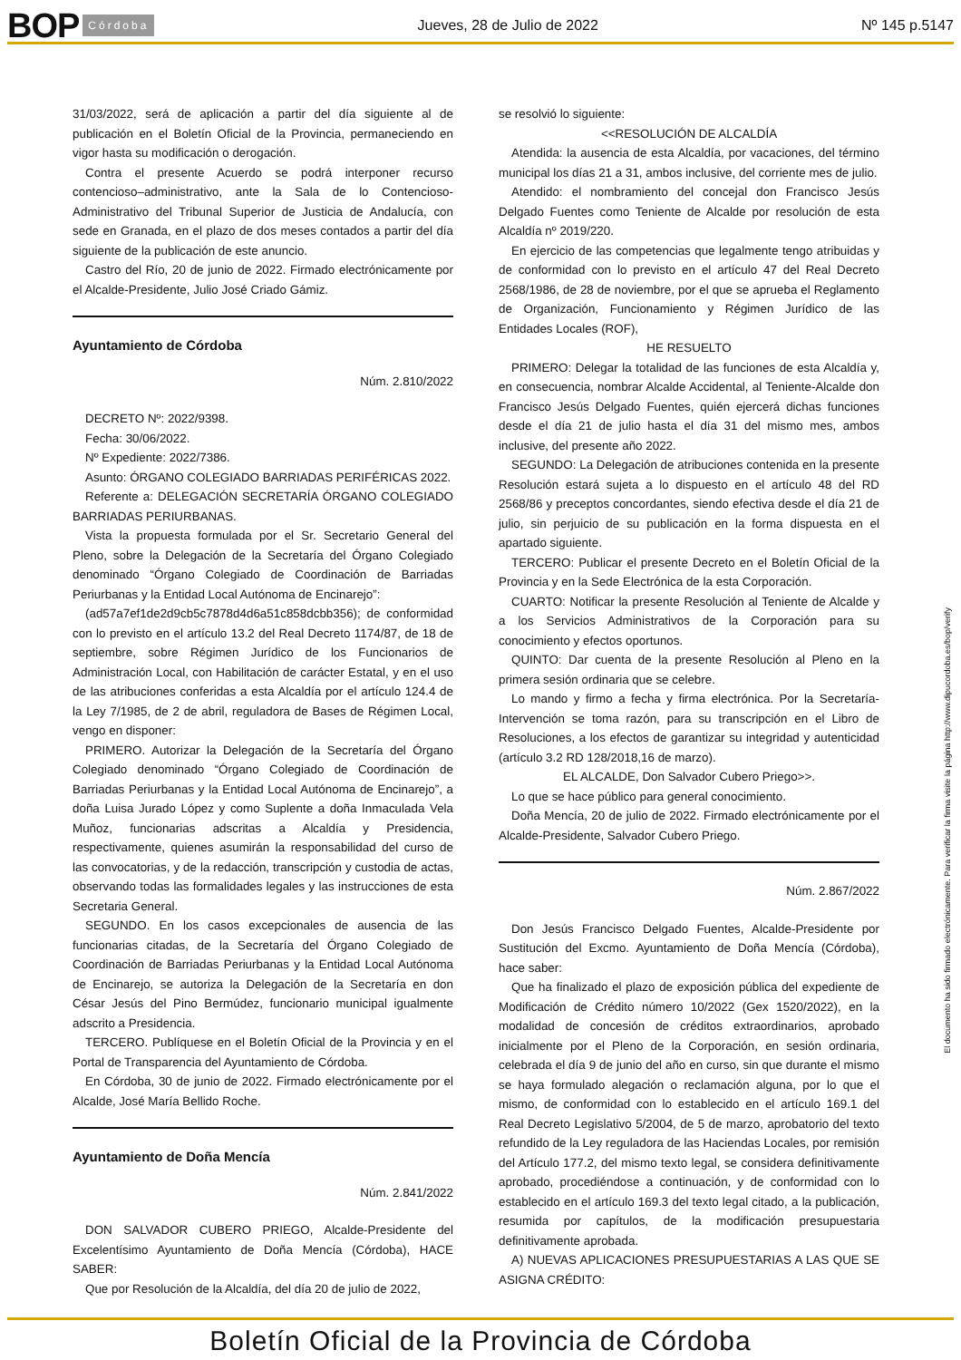BOP Córdoba
Jueves, 28 de Julio de 2022 Nº 145 p.5147
31/03/2022, será de aplicación a partir del día siguiente al de publicación en el Boletín Oficial de la Provincia, permaneciendo en vigor hasta su modificación o derogación.
Contra el presente Acuerdo se podrá interponer recurso contencioso–administrativo, ante la Sala de lo Contencioso-Administrativo del Tribunal Superior de Justicia de Andalucía, con sede en Granada, en el plazo de dos meses contados a partir del día siguiente de la publicación de este anuncio.
Castro del Río, 20 de junio de 2022. Firmado electrónicamente por el Alcalde-Presidente, Julio José Criado Gámiz.
Ayuntamiento de Córdoba
Núm. 2.810/2022
DECRETO Nº: 2022/9398.
Fecha: 30/06/2022.
Nº Expediente: 2022/7386.
Asunto: ÓRGANO COLEGIADO BARRIADAS PERIFÉRICAS 2022.
Referente a: DELEGACIÓN SECRETARÍA ÓRGANO COLEGIADO BARRIADAS PERIURBANAS.
Vista la propuesta formulada por el Sr. Secretario General del Pleno, sobre la Delegación de la Secretaría del Órgano Colegiado denominado “Órgano Colegiado de Coordinación de Barriadas Periurbanas y la Entidad Local Autónoma de Encinarejo”:
(ad57a7ef1de2d9cb5c7878d4d6a51c858dcbb356); de conformidad con lo previsto en el artículo 13.2 del Real Decreto 1174/87, de 18 de septiembre, sobre Régimen Jurídico de los Funcionarios de Administración Local, con Habilitación de carácter Estatal, y en el uso de las atribuciones conferidas a esta Alcaldía por el artículo 124.4 de la Ley 7/1985, de 2 de abril, reguladora de Bases de Régimen Local, vengo en disponer:
PRIMERO. Autorizar la Delegación de la Secretaría del Órgano Colegiado denominado “Órgano Colegiado de Coordinación de Barriadas Periurbanas y la Entidad Local Autónoma de Encinarejo”, a doña Luisa Jurado López y como Suplente a doña Inmaculada Vela Muñoz, funcionarias adscritas a Alcaldía y Presidencia, respectivamente, quienes asumirán la responsabilidad del curso de las convocatorias, y de la redacción, transcripción y custodia de actas, observando todas las formalidades legales y las instrucciones de esta Secretaria General.
SEGUNDO. En los casos excepcionales de ausencia de las funcionarias citadas, de la Secretaría del Órgano Colegiado de Coordinación de Barriadas Periurbanas y la Entidad Local Autónoma de Encinarejo, se autoriza la Delegación de la Secretaría en don César Jesús del Pino Bermúdez, funcionario municipal igualmente adscrito a Presidencia.
TERCERO. Publíquese en el Boletín Oficial de la Provincia y en el Portal de Transparencia del Ayuntamiento de Córdoba.
En Córdoba, 30 de junio de 2022. Firmado electrónicamente por el Alcalde, José María Bellido Roche.
Ayuntamiento de Doña Mencía
Núm. 2.841/2022
DON SALVADOR CUBERO PRIEGO, Alcalde-Presidente del Excelentísimo Ayuntamiento de Doña Mencía (Córdoba), HACE SABER:
Que por Resolución de la Alcaldía, del día 20 de julio de 2022,
se resolvió lo siguiente:
<<RESOLUCIÓN DE ALCALDÍA
Atendida: la ausencia de esta Alcaldía, por vacaciones, del término municipal los días 21 a 31, ambos inclusive, del corriente mes de julio.
Atendido: el nombramiento del concejal don Francisco Jesús Delgado Fuentes como Teniente de Alcalde por resolución de esta Alcaldía nº 2019/220.
En ejercicio de las competencias que legalmente tengo atribuidas y de conformidad con lo previsto en el artículo 47 del Real Decreto 2568/1986, de 28 de noviembre, por el que se aprueba el Reglamento de Organización, Funcionamiento y Régimen Jurídico de las Entidades Locales (ROF),
HE RESUELTO
PRIMERO: Delegar la totalidad de las funciones de esta Alcaldía y, en consecuencia, nombrar Alcalde Accidental, al Teniente-Alcalde don Francisco Jesús Delgado Fuentes, quién ejercerá dichas funciones desde el día 21 de julio hasta el día 31 del mismo mes, ambos inclusive, del presente año 2022.
SEGUNDO: La Delegación de atribuciones contenida en la presente Resolución estará sujeta a lo dispuesto en el artículo 48 del RD 2568/86 y preceptos concordantes, siendo efectiva desde el día 21 de julio, sin perjuicio de su publicación en la forma dispuesta en el apartado siguiente.
TERCERO: Publicar el presente Decreto en el Boletín Oficial de la Provincia y en la Sede Electrónica de la esta Corporación.
CUARTO: Notificar la presente Resolución al Teniente de Alcalde y a los Servicios Administrativos de la Corporación para su conocimiento y efectos oportunos.
QUINTO: Dar cuenta de la presente Resolución al Pleno en la primera sesión ordinaria que se celebre.
Lo mando y firmo a fecha y firma electrónica. Por la Secretaría-Intervención se toma razón, para su transcripción en el Libro de Resoluciones, a los efectos de garantizar su integridad y autenticidad (artículo 3.2 RD 128/2018,16 de marzo).
EL ALCALDE, Don Salvador Cubero Priego>>.
Lo que se hace público para general conocimiento.
Doña Mencía, 20 de julio de 2022. Firmado electrónicamente por el Alcalde-Presidente, Salvador Cubero Priego.
Núm. 2.867/2022
Don Jesús Francisco Delgado Fuentes, Alcalde-Presidente por Sustitución del Excmo. Ayuntamiento de Doña Mencía (Córdoba), hace saber:
Que ha finalizado el plazo de exposición pública del expediente de Modificación de Crédito número 10/2022 (Gex 1520/2022), en la modalidad de concesión de créditos extraordinarios, aprobado inicialmente por el Pleno de la Corporación, en sesión ordinaria, celebrada el día 9 de junio del año en curso, sin que durante el mismo se haya formulado alegación o reclamación alguna, por lo que el mismo, de conformidad con lo establecido en el artículo 169.1 del Real Decreto Legislativo 5/2004, de 5 de marzo, aprobatorio del texto refundido de la Ley reguladora de las Haciendas Locales, por remisión del Artículo 177.2, del mismo texto legal, se considera definitivamente aprobado, procediéndose a continuación, y de conformidad con lo establecido en el artículo 169.3 del texto legal citado, a la publicación, resumida por capítulos, de la modificación presupuestaria definitivamente aprobada.
A) NUEVAS APLICACIONES PRESUPUESTARIAS A LAS QUE SE ASIGNA CRÉDITO:
El documento ha sido firmado electrónicamente. Para verificar la firma visite la página http://www.dipucordoba.es/bop/verify
Boletín Oficial de la Provincia de Córdoba